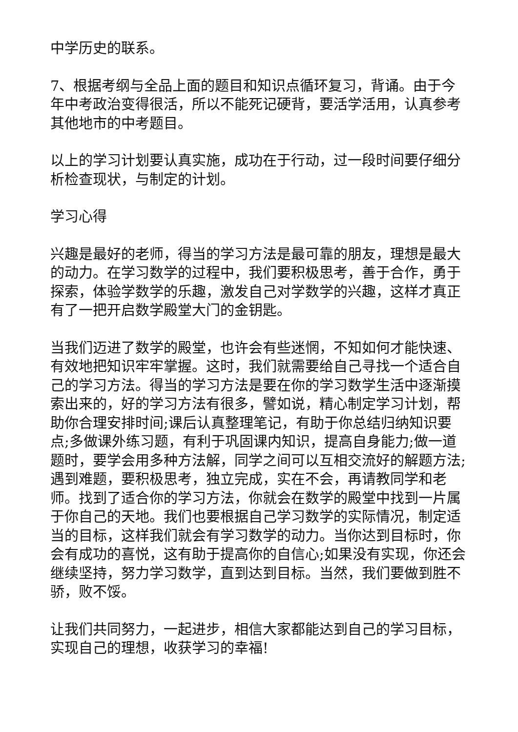中学历史的联系。
7、根据考纲与全品上面的题目和知识点循环复习，背诵。由于今年中考政治变得很活，所以不能死记硬背，要活学活用，认真参考其他地市的中考题目。
以上的学习计划要认真实施，成功在于行动，过一段时间要仔细分析检查现状，与制定的计划。
学习心得
兴趣是最好的老师，得当的学习方法是最可靠的朋友，理想是最大的动力。在学习数学的过程中，我们要积极思考，善于合作，勇于探索，体验学数学的乐趣，激发自己对学数学的兴趣，这样才真正有了一把开启数学殿堂大门的金钥匙。
当我们迈进了数学的殿堂，也许会有些迷惘，不知如何才能快速、有效地把知识牢牢掌握。这时，我们就需要给自己寻找一个适合自己的学习方法。得当的学习方法是要在你的学习数学生活中逐渐摸索出来的，好的学习方法有很多，譬如说，精心制定学习计划，帮助你合理安排时间;课后认真整理笔记，有助于你总结归纳知识要点;多做课外练习题，有利于巩固课内知识，提高自身能力;做一道题时，要学会用多种方法解，同学之间可以互相交流好的解题方法;遇到难题，要积极思考，独立完成，实在不会，再请教同学和老师。找到了适合你的学习方法，你就会在数学的殿堂中找到一片属于你自己的天地。我们也要根据自己学习数学的实际情况，制定适当的目标，这样我们就会有学习数学的动力。当你达到目标时，你会有成功的喜悦，这有助于提高你的自信心;如果没有实现，你还会继续坚持，努力学习数学，直到达到目标。当然，我们要做到胜不骄，败不馁。
让我们共同努力，一起进步，相信大家都能达到自己的学习目标，实现自己的理想，收获学习的幸福!